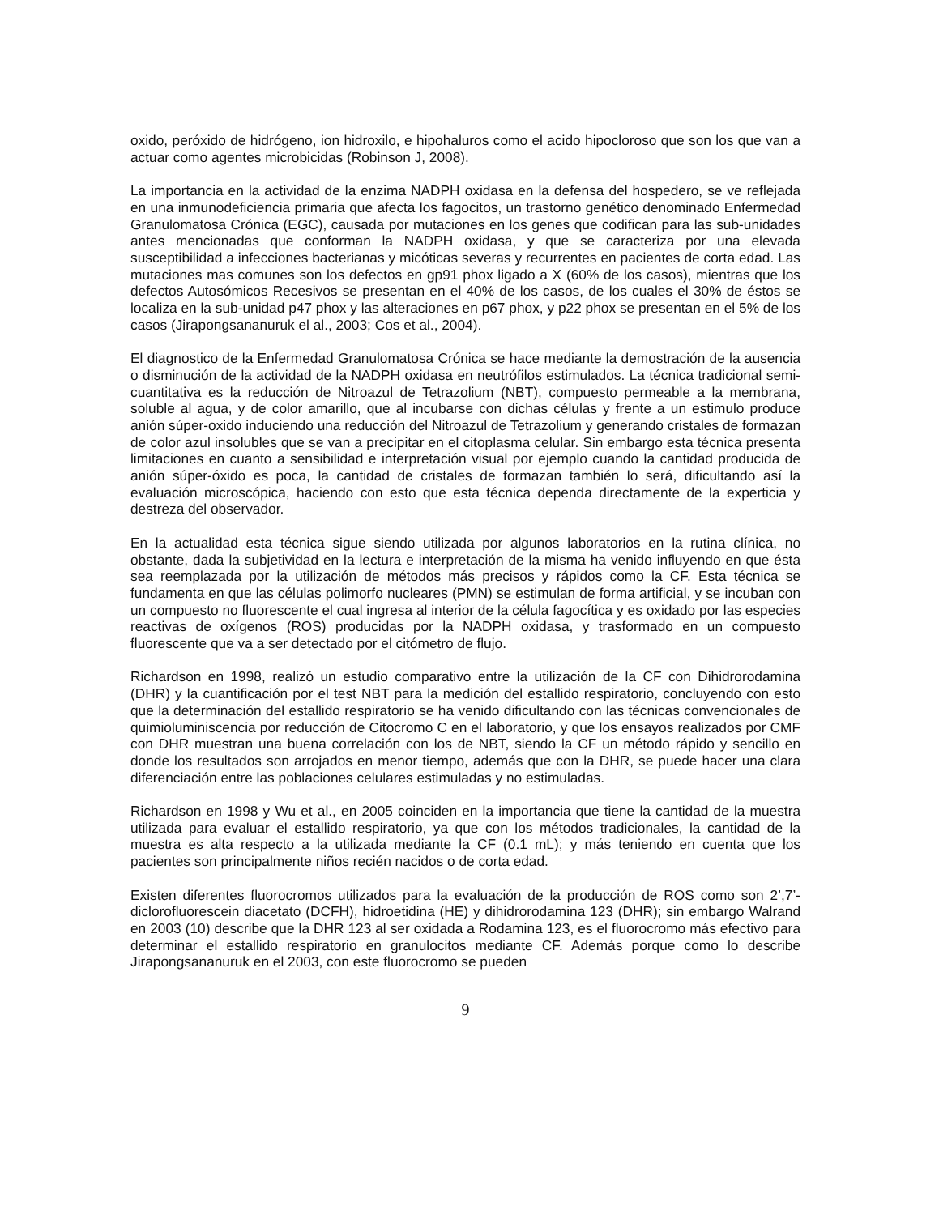oxido, peróxido de hidrógeno, ion hidroxilo, e hipohaluros como el acido hipocloroso que son los que van a actuar como agentes microbicidas (Robinson J, 2008).
La importancia en la actividad de la enzima NADPH oxidasa en la defensa del hospedero, se ve reflejada en una inmunodeficiencia primaria que afecta los fagocitos, un trastorno genético denominado Enfermedad Granulomatosa Crónica (EGC), causada por mutaciones en los genes que codifican para las sub-unidades antes mencionadas que conforman la NADPH oxidasa, y que se caracteriza por una elevada susceptibilidad a infecciones bacterianas y micóticas severas y recurrentes en pacientes de corta edad. Las mutaciones mas comunes son los defectos en gp91 phox ligado a X (60% de los casos), mientras que los defectos Autosómicos Recesivos se presentan en el 40% de los casos, de los cuales el 30% de éstos se localiza en la sub-unidad p47 phox y las alteraciones en p67 phox, y p22 phox se presentan en el 5% de los casos (Jirapongsananuruk el al., 2003; Cos et al., 2004).
El diagnostico de la Enfermedad Granulomatosa Crónica se hace mediante la demostración de la ausencia o disminución de la actividad de la NADPH oxidasa en neutrófilos estimulados. La técnica tradicional semi-cuantitativa es la reducción de Nitroazul de Tetrazolium (NBT), compuesto permeable a la membrana, soluble al agua, y de color amarillo, que al incubarse con dichas células y frente a un estimulo produce anión súper-oxido induciendo una reducción del Nitroazul de Tetrazolium y generando cristales de formazan de color azul insolubles que se van a precipitar en el citoplasma celular. Sin embargo esta técnica presenta limitaciones en cuanto a sensibilidad e interpretación visual por ejemplo cuando la cantidad producida de anión súper-óxido es poca, la cantidad de cristales de formazan también lo será, dificultando así la evaluación microscópica, haciendo con esto que esta técnica dependa directamente de la experticia y destreza del observador.
En la actualidad esta técnica sigue siendo utilizada por algunos laboratorios en la rutina clínica, no obstante, dada la subjetividad en la lectura e interpretación de la misma ha venido influyendo en que ésta sea reemplazada por la utilización de métodos más precisos y rápidos como la CF. Esta técnica se fundamenta en que las células polimorfo nucleares (PMN) se estimulan de forma artificial, y se incuban con un compuesto no fluorescente el cual ingresa al interior de la célula fagocítica y es oxidado por las especies reactivas de oxígenos (ROS) producidas por la NADPH oxidasa, y trasformado en un compuesto fluorescente que va a ser detectado por el citómetro de flujo.
Richardson en 1998, realizó un estudio comparativo entre la utilización de la CF con Dihidrorodamina (DHR) y la cuantificación por el test NBT para la medición del estallido respiratorio, concluyendo con esto que la determinación del estallido respiratorio se ha venido dificultando con las técnicas convencionales de quimioluminiscencia por reducción de Citocromo C en el laboratorio, y que los ensayos realizados por CMF con DHR muestran una buena correlación con los de NBT, siendo la CF un método rápido y sencillo en donde los resultados son arrojados en menor tiempo, además que con la DHR, se puede hacer una clara diferenciación entre las poblaciones celulares estimuladas y no estimuladas.
Richardson en 1998 y Wu et al., en 2005 coinciden en la importancia que tiene la cantidad de la muestra utilizada para evaluar el estallido respiratorio, ya que con los métodos tradicionales, la cantidad de la muestra es alta respecto a la utilizada mediante la CF (0.1 mL); y más teniendo en cuenta que los pacientes son principalmente niños recién nacidos o de corta edad.
Existen diferentes fluorocromos utilizados para la evaluación de la producción de ROS como son 2’,7’-diclorofluorescein diacetato (DCFH), hidroetidina (HE) y dihidrorodamina 123 (DHR); sin embargo Walrand en 2003 (10) describe que la DHR 123 al ser oxidada a Rodamina 123, es el fluorocromo más efectivo para determinar el estallido respiratorio en granulocitos mediante CF. Además porque como lo describe Jirapongsananuruk en el 2003, con este fluorocromo se pueden
9